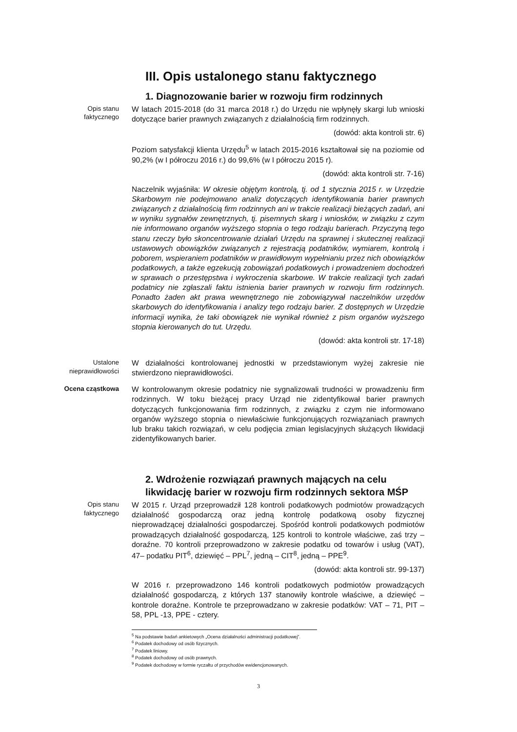III. Opis ustalonego stanu faktycznego
1. Diagnozowanie barier w rozwoju firm rodzinnych
Opis stanu
faktycznego
W latach 2015-2018 (do 31 marca 2018 r.) do Urzędu nie wpłynęły skargi lub wnioski dotyczące barier prawnych związanych z działalnością firm rodzinnych.
(dowód: akta kontroli str. 6)
Poziom satysfakcji klienta Urzędu<sup>5</sup> w latach 2015-2016 kształtował się na poziomie od 90,2% (w I półroczu 2016 r.) do 99,6% (w I półroczu 2015 r).
(dowód: akta kontroli str. 7-16)
Naczelnik wyjaśniła: W okresie objętym kontrolą, tj. od 1 stycznia 2015 r. w Urzędzie Skarbowym nie podejmowano analiz dotyczących identyfikowania barier prawnych związanych z działalnością firm rodzinnych ani w trakcie realizacji bieżących zadań, ani w wyniku sygnałów zewnętrznych, tj. pisemnych skarg i wniosków, w związku z czym nie informowano organów wyższego stopnia o tego rodzaju barierach. Przyczyną tego stanu rzeczy było skoncentrowanie działań Urzędu na sprawnej i skutecznej realizacji ustawowych obowiązków związanych z rejestracją podatników, wymiarem, kontrolą i poborem, wspieraniem podatników w prawidłowym wypełnianiu przez nich obowiązków podatkowych, a także egzekucją zobowiązań podatkowych i prowadzeniem dochodzeń w sprawach o przestępstwa i wykroczenia skarbowe. W trakcie realizacji tych zadań podatnicy nie zgłaszali faktu istnienia barier prawnych w rozwoju firm rodzinnych. Ponadto żaden akt prawa wewnętrznego nie zobowiązywał naczelników urzędów skarbowych do identyfikowania i analizy tego rodzaju barier. Z dostępnych w Urzędzie informacji wynika, że taki obowiązek nie wynikał również z pism organów wyższego stopnia kierowanych do tut. Urzędu.
(dowód: akta kontroli str. 17-18)
Ustalone
nieprawidłowości
W działalności kontrolowanej jednostki w przedstawionym wyżej zakresie nie stwierdzono nieprawidłowości.
Ocena cząstkowa W kontrolowanym okresie podatnicy nie sygnalizowali trudności w prowadzeniu firm rodzinnych. W toku bieżącej pracy Urząd nie zidentyfikował barier prawnych dotyczących funkcjonowania firm rodzinnych, z związku z czym nie informowano organów wyższego stopnia o niewłaściwie funkcjonujących rozwiązaniach prawnych lub braku takich rozwiązań, w celu podjęcia zmian legislacyjnych służących likwidacji zidentyfikowanych barier.
2. Wdrożenie rozwiązań prawnych mających na celu likwidację barier w rozwoju firm rodzinnych sektora MŚP
Opis stanu
faktycznego
W 2015 r. Urząd przeprowadził 128 kontroli podatkowych podmiotów prowadzących działalność gospodarczą oraz jedną kontrolę podatkową osoby fizycznej nieprowadzącej działalności gospodarczej. Spośród kontroli podatkowych podmiotów prowadzących działalność gospodarczą, 125 kontroli to kontrole właściwe, zaś trzy – doraźne. 70 kontroli przeprowadzono w zakresie podatku od towarów i usług (VAT), 47– podatku PIT<sup>6</sup>, dziewięć – PPL<sup>7</sup>, jedną – CIT<sup>8</sup>, jedną – PPE<sup>9</sup>.
(dowód: akta kontroli str. 99-137)
W 2016 r. przeprowadzono 146 kontroli podatkowych podmiotów prowadzących działalność gospodarczą, z których 137 stanowiły kontrole właściwe, a dziewięć – kontrole doraźne. Kontrole te przeprowadzano w zakresie podatków: VAT – 71, PIT – 58, PPL -13, PPE - cztery.
<sup>5</sup> Na podstawie badań ankietowych „Ocena działalności administracji podatkowej”.
<sup>6</sup> Podatek dochodowy od osób fizycznych.
<sup>7</sup> Podatek liniowy.
<sup>8</sup> Podatek dochodowy od osób prawnych.
<sup>9</sup> Podatek dochodowy w formie ryczałtu of przychodów ewidencjonowanych.
3